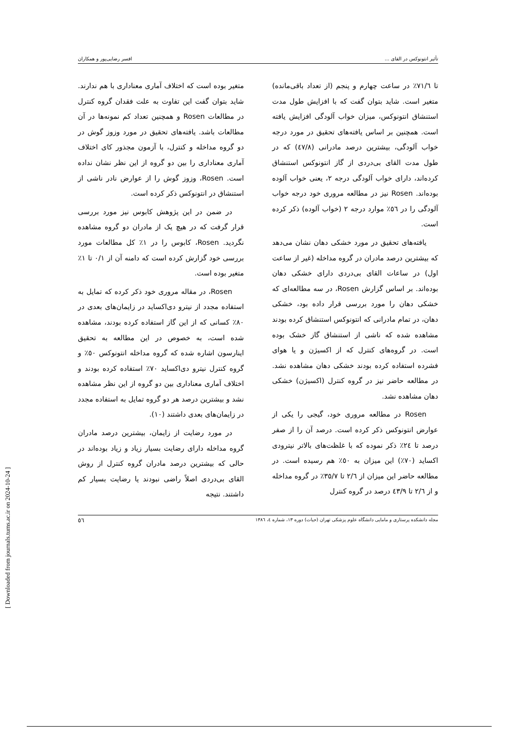تأثیر انتونوکس در القای ... افسر رضایی‌پور و همکاران
تا ۷۱/٦٪ در ساعت چهارم و پنجم (از تعداد باقی‌مانده) متغیر است. شاید بتوان گفت که با افزایش طول مدت استنشاق انتونوکس، میزان خواب آلودگی افزایش یافته است. همچنین بر اساس یافته‌های تحقیق در مورد درجه خواب آلودگی، بیشترین درصد مادرانی (٤٧/٨) که در طول مدت القای بی‌دردی از گاز انتونوکس استنشاق کرده‌اند، دارای خواب آلودگی درجه ۲، یعنی خواب آلوده بوده‌اند. Rosen نیز در مطالعه مروری خود درجه خواب آلودگی را در ٥٦٪ موارد درجه ۲ (خواب آلوده) ذکر کرده است.
یافته‌های تحقیق در مورد خشکی دهان نشان می‌دهد که بیشترین درصد مادران در گروه مداخله (غیر از ساعت اول) در ساعات القای بی‌دردی دارای خشکی دهان بوده‌اند. بر اساس گزارش Rosen، در سه مطالعه‌ای که خشکی دهان را مورد بررسی قرار داده بود، خشکی دهان، در تمام مادرانی که انتونوکس استنشاق کرده بودند مشاهده شده که ناشی از استنشاق گاز خشک بوده است. در گروه‌های کنترل که از اکسیژن و یا هوای فشرده استفاده کرده بودند خشکی دهان مشاهده نشد. در مطالعه حاضر نیز در گروه کنترل (اکسیژن) خشکی دهان مشاهده نشد.
Rosen در مطالعه مروری خود، گیجی را یکی از عوارض انتونوکس ذکر کرده است. درصد آن را از صفر درصد تا ٢٤٪ ذکر نموده که با غلظت‌های بالاتر نیترودی اکساید (۷۰٪) این میزان به ٥۰٪ هم رسیده است. در مطالعه حاضر این میزان از ۲/٦ تا ۳٥/۷٪ در گروه مداخله و از ۲/٦ تا ٤۳/۹ درصد در گروه کنترل
متغیر بوده است که اختلاف آماری معناداری با هم ندارند. شاید بتوان گفت این تفاوت به علت فقدان گروه کنترل در مطالعات Rosen و همچنین تعداد کم نمونه‌ها در آن مطالعات باشد. یافته‌های تحقیق در مورد وزوز گوش در دو گروه مداخله و کنترل، با آزمون مجذور کای اختلاف آماری معناداری را بین دو گروه از این نظر نشان نداده است. Rosen، وزوز گوش را از عوارض نادر ناشی از استنشاق در انتونوکس ذکر کرده است.
در ضمن در این پژوهش کابوس نیز مورد بررسی قرار گرفت که در هیچ یک از مادران دو گروه مشاهده نگردید. Rosen، کابوس را در ۱٪ کل مطالعات مورد بررسی خود گزارش کرده است که دامنه آن از ۰/۱ تا ۱٪ متغیر بوده است.
Rosen، در مقاله مروری خود ذکر کرده که تمایل به استفاده مجدد از نیترو دی‌اکساید در زایمان‌های بعدی در ۸۰٪ کسانی که از این گاز استفاده کرده بودند، مشاهده شده است، به خصوص در این مطالعه به تحقیق اینارسون اشاره شده که گروه مداخله انتونوکس ٥۰٪ و گروه کنترل نیترو دی‌اکساید ۷۰٪ استفاده کرده بودند و اختلاف آماری معناداری بین دو گروه از این نظر مشاهده نشد و بیشترین درصد هر دو گروه تمایل به استفاده مجدد در زایمان‌های بعدی داشتند (۱۰).
در مورد رضایت از زایمان، بیشترین درصد مادران گروه مداخله دارای رضایت بسیار زیاد و زیاد بوده‌اند در حالی که بیشترین درصد مادران گروه کنترل از روش القای بی‌دردی اصلاً راضی نبودند یا رضایت بسیار کم داشتند. نتیجه
مجله دانشکده پرستاری و مامایی دانشگاه علوم پزشکی تهران (حیات) دوره ۱۳، شماره ٤، ۱۳۸٦ ٥٦
[ Downloaded from journals.tums.ac.ir on 2024-10-24 ]